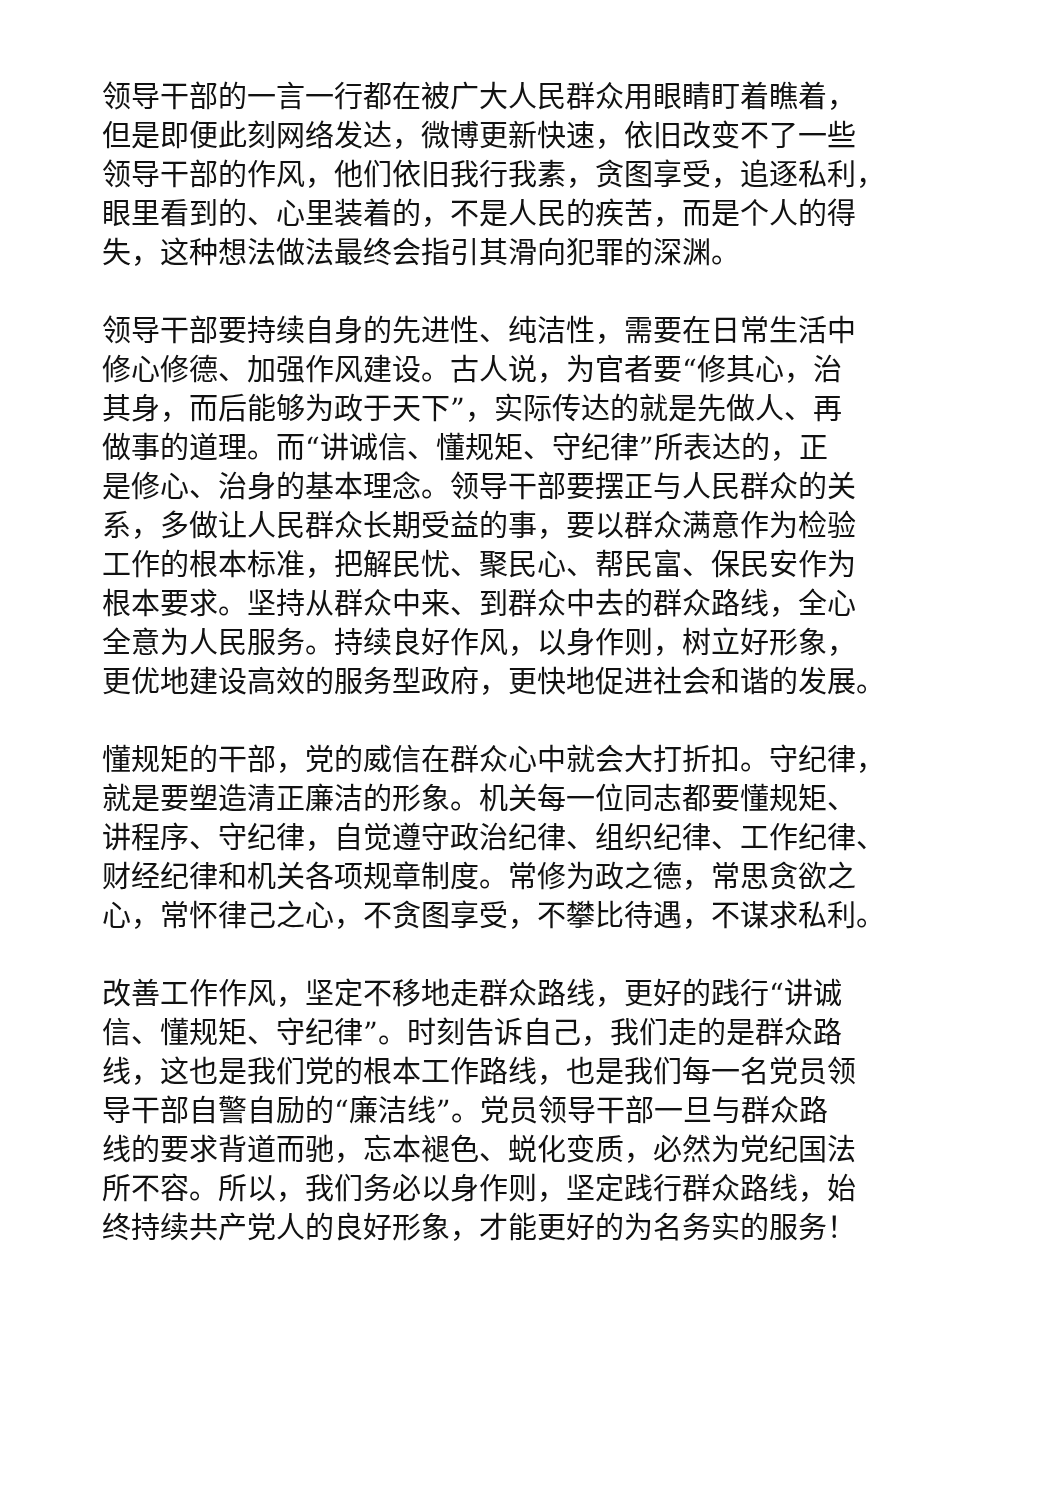领导干部的一言一行都在被广大人民群众用眼睛盯着瞧着，
但是即便此刻网络发达，微博更新快速，依旧改变不了一些
领导干部的作风，他们依旧我行我素，贪图享受，追逐私利，
眼里看到的、心里装着的，不是人民的疾苦，而是个人的得
失，这种想法做法最终会指引其滑向犯罪的深渊。
领导干部要持续自身的先进性、纯洁性，需要在日常生活中
修心修德、加强作风建设。古人说，为官者要“修其心，治
其身，而后能够为政于天下”，实际传达的就是先做人、再
做事的道理。而“讲诚信、懂规矩、守纪律”所表达的，正
是修心、治身的基本理念。领导干部要摆正与人民群众的关
系，多做让人民群众长期受益的事，要以群众满意作为检验
工作的根本标准，把解民忧、聚民心、帮民富、保民安作为
根本要求。坚持从群众中来、到群众中去的群众路线，全心
全意为人民服务。持续良好作风，以身作则，树立好形象，
更优地建设高效的服务型政府，更快地促进社会和谐的发展。
懂规矩的干部，党的威信在群众心中就会大打折扣。守纪律，
就是要塑造清正廉洁的形象。机关每一位同志都要懂规矩、
讲程序、守纪律，自觉遵守政治纪律、组织纪律、工作纪律、
财经纪律和机关各项规章制度。常修为政之德，常思贪欲之
心，常怀律己之心，不贪图享受，不攀比待遇，不谋求私利。
改善工作作风，坚定不移地走群众路线，更好的践行“讲诚
信、懂规矩、守纪律”。时刻告诉自己，我们走的是群众路
线，这也是我们党的根本工作路线，也是我们每一名党员领
导干部自警自励的“廉洁线”。党员领导干部一旦与群众路
线的要求背道而驰，忘本褪色、蜕化变质，必然为党纪国法
所不容。所以，我们务必以身作则，坚定践行群众路线，始
终持续共产党人的良好形象，才能更好的为名务实的服务！